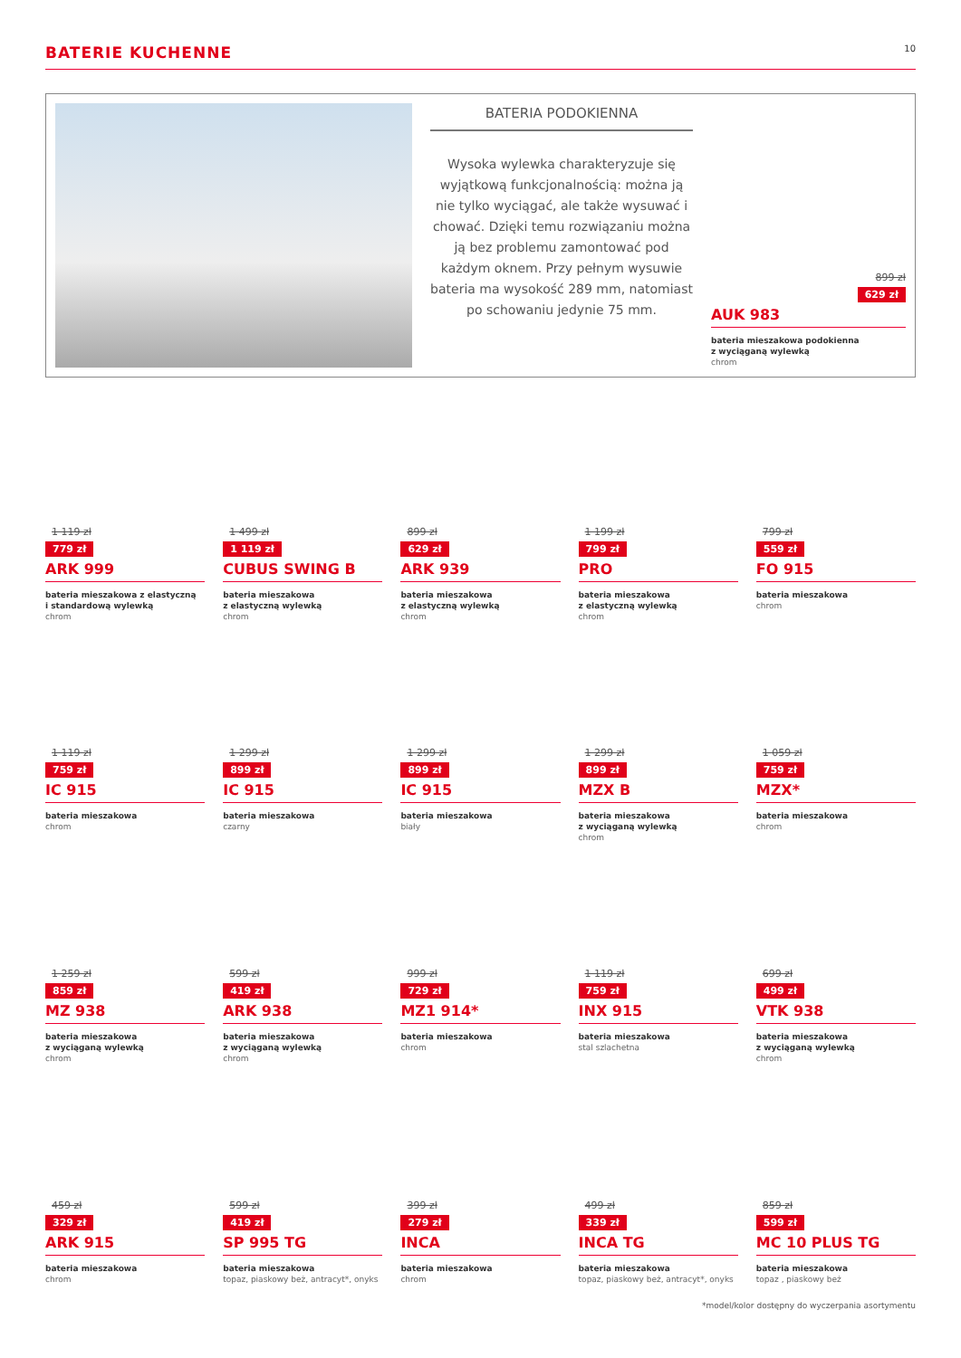BATERIE KUCHENNE
10
BATERIA PODOKIENNA
Wysoka wylewka charakteryzuje się wyjątkową funkcjonalnością: można ją nie tylko wyciągać, ale także wysuwać i chować. Dzięki temu rozwiązaniu można ją bez problemu zamontować pod każdym oknem. Przy pełnym wysuwie bateria ma wysokość 289 mm, natomiast po schowaniu jedynie 75 mm.
899 zł
629 zł
AUK 983
bateria mieszakowa podokienna
z wyciąganą wylewką
chrom
1 119 zł
779 zł
ARK 999
bateria mieszakowa z elastyczną
i standardową wylewką
chrom
1 499 zł
1 119 zł
CUBUS SWING B
bateria mieszakowa
z elastyczną wylewką
chrom
899 zł
629 zł
ARK 939
bateria mieszakowa
z elastyczną wylewką
chrom
1 199 zł
799 zł
PRO
bateria mieszakowa
z elastyczną wylewką
chrom
799 zł
559 zł
FO 915
bateria mieszakowa
chrom
1 119 zł
759 zł
IC 915
bateria mieszakowa
chrom
1 299 zł
899 zł
IC 915
bateria mieszakowa
czarny
1 299 zł
899 zł
IC 915
bateria mieszakowa
biały
1 299 zł
899 zł
MZX B
bateria mieszakowa
z wyciąganą wylewką
chrom
1 059 zł
759 zł
MZX*
bateria mieszakowa
chrom
1 259 zł
859 zł
MZ 938
bateria mieszakowa
z wyciąganą wylewką
chrom
599 zł
419 zł
ARK 938
bateria mieszakowa
z wyciąganą wylewką
chrom
999 zł
729 zł
MZ1 914*
bateria mieszakowa
chrom
1 119 zł
759 zł
INX 915
bateria mieszakowa
stal szlachetna
699 zł
499 zł
VTK 938
bateria mieszakowa
z wyciąganą wylewką
chrom
459 zł
329 zł
ARK 915
bateria mieszakowa
chrom
599 zł
419 zł
SP 995 TG
bateria mieszakowa
topaz, piaskowy beż, antracyt*, onyks
399 zł
279 zł
INCA
bateria mieszakowa
chrom
499 zł
339 zł
INCA TG
bateria mieszakowa
topaz, piaskowy beż, antracyt*, onyks
859 zł
599 zł
MC 10 PLUS TG
bateria mieszakowa
topaz , piaskowy beż
*model/kolor dostępny do wyczerpania asortymentu